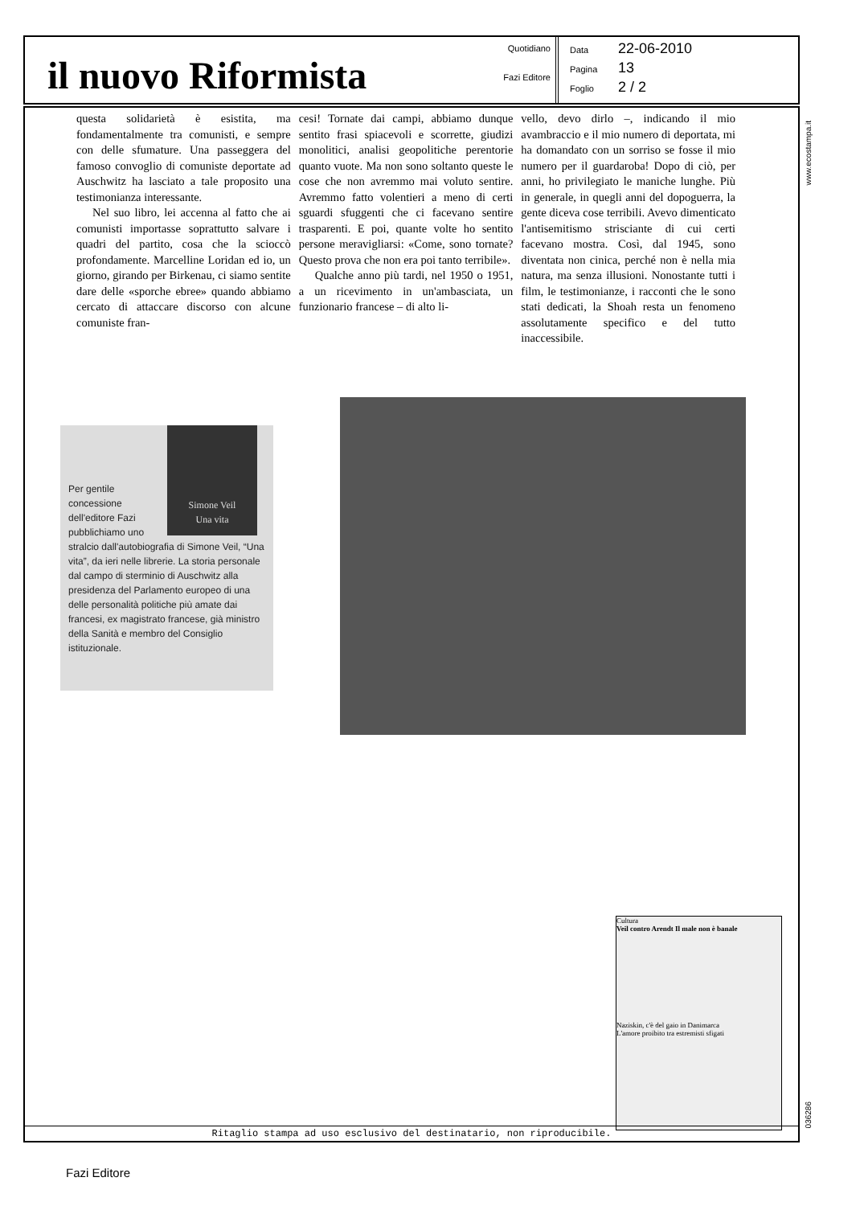il nuovo Riformista
Quotidiano
Fazi Editore
Data 22-06-2010
Pagina 13
Foglio 2 / 2
questa solidarietà è esistita, ma fondamentalmente tra comunisti, e sempre con delle sfumature. Una passeggera del famoso convoglio di comuniste deportate ad Auschwitz ha lasciato a tale proposito una testimonianza interessante.
Nel suo libro, lei accenna al fatto che ai comunisti importasse soprattutto salvare i quadri del partito, cosa che la scioccò profondamente. Marcelline Loridan ed io, un giorno, girando per Birkenau, ci siamo sentite dare delle «sporche ebree» quando abbiamo cercato di attaccare discorso con alcune comuniste fran-
cesi! Tornate dai campi, abbiamo dunque sentito frasi spiacevoli e scorrette, giudizi monolitici, analisi geopolitiche perentorie quanto vuote. Ma non sono soltanto queste le cose che non avremmo mai voluto sentire. Avremmo fatto volentieri a meno di certi sguardi sfuggenti che ci facevano sentire trasparenti. E poi, quante volte ho sentito persone meravigliarsi: «Come, sono tornate? Questo prova che non era poi tanto terribile».
Qualche anno più tardi, nel 1950 o 1951, a un ricevimento in un'ambasciata, un funzionario francese – di alto li-
vello, devo dirlo –, indicando il mio avambraccio e il mio numero di deportata, mi ha domandato con un sorriso se fosse il mio numero per il guardaroba! Dopo di ciò, per anni, ho privilegiato le maniche lunghe. Più in generale, in quegli anni del dopoguerra, la gente diceva cose terribili. Avevo dimenticato l'antisemitismo strisciante di cui certi facevano mostra. Così, dal 1945, sono diventata non cinica, perché non è nella mia natura, ma senza illusioni. Nonostante tutti i film, le testimonianze, i racconti che le sono stati dedicati, la Shoah resta un fenomeno assolutamente specifico e del tutto inaccessibile.
Simone Veil
Una vita Per gentile concessione dell'editore Fazi pubblichiamo uno stralcio dall'autobiografia di Simone Veil, “Una vita”, da ieri nelle librerie. La storia personale dal campo di sterminio di Auschwitz alla presidenza del Parlamento europeo di una delle personalità politiche più amate dai francesi, ex magistrato francese, già ministro della Sanità e membro del Consiglio istituzionale.
Cultura
Veil contro Arendt Il male non è banale
Naziskin, c'è del gaio in Danimarca
L'amore proibito tra estremisti sfigati
Ritaglio stampa ad uso esclusivo del destinatario, non riproducibile.
www.ecostampa.it
036286
Fazi Editore